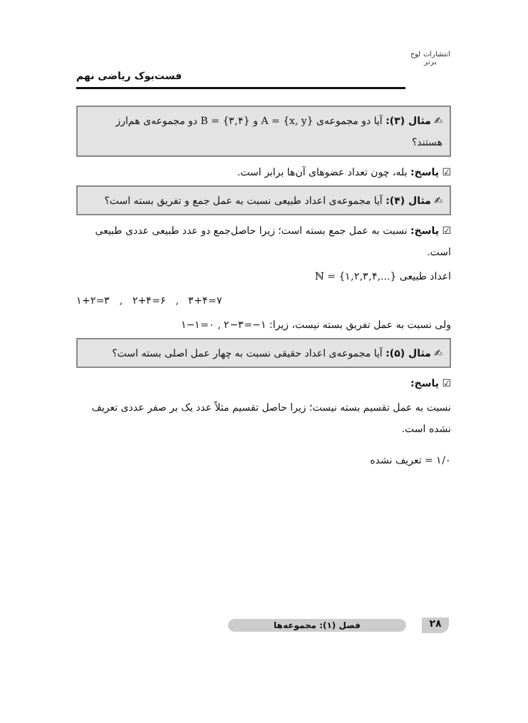انتشارات لوح برتر
فست‌بوک ریاضی نهم
✍ مثال (۳): آیا دو مجموعه‌ی A = {x, y} و B = {۳,۴} دو مجموعه‌ی هم‌ارز هستند؟
☑ پاسخ: بله، چون تعداد عضوهای آن‌ها برابر است.
✍ مثال (۴): آیا مجموعه‌ی اعداد طبیعی نسبت به عمل جمع و تفریق بسته است؟
☑ پاسخ: نسبت به عمل جمع بسته است؛ زیرا حاصل‌جمع دو عدد طبیعی عددی طبیعی است.
اعداد طبیعی ℕ = {۱,۲,۳,۴,...}
۱+۲=۳ , ۲+۴=۶ , ۳+۴=۷
ولی نسبت به عمل تفریق بسته نیست، زیرا: ۱−۱=۰ , ۲−۳=−۱
✍ مثال (۵): آیا مجموعه‌ی اعداد حقیقی نسبت به چهار عمل اصلی بسته است؟
☑ پاسخ:
نسبت به عمل تقسیم بسته نیست؛ زیرا حاصل تقسیم مثلاً عدد یک بر صفر عددی تعریف نشده است.
۱/۰ = تعریف نشده
۲۸ فصل (۱): مجموعه‌ها